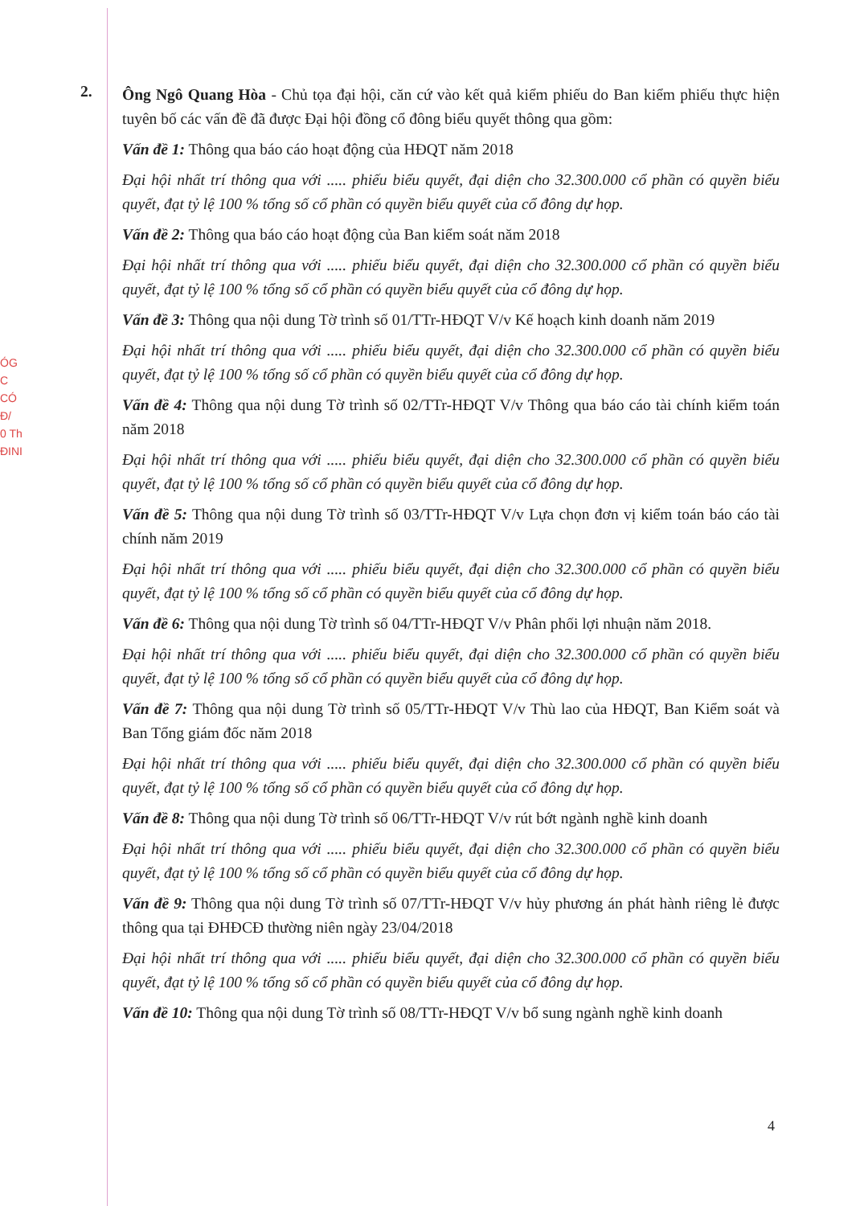ÓG
C
CÓ
Đ/
0 Th
ĐINI
2.
Ông Ngô Quang Hòa - Chủ tọa đại hội, căn cứ vào kết quả kiểm phiếu do Ban kiểm phiếu thực hiện tuyên bố các vấn đề đã được Đại hội đồng cổ đông biểu quyết thông qua gồm:
Vấn đề 1: Thông qua báo cáo hoạt động của HĐQT năm 2018
Đại hội nhất trí thông qua với ..... phiếu biểu quyết, đại diện cho 32.300.000 cổ phần có quyền biểu quyết, đạt tỷ lệ 100 % tổng số cổ phần có quyền biểu quyết của cổ đông dự họp.
Vấn đề 2: Thông qua báo cáo hoạt động của Ban kiểm soát năm 2018
Đại hội nhất trí thông qua với ..... phiếu biểu quyết, đại diện cho 32.300.000 cổ phần có quyền biểu quyết, đạt tỷ lệ 100 % tổng số cổ phần có quyền biểu quyết của cổ đông dự họp.
Vấn đề 3: Thông qua nội dung Tờ trình số 01/TTr-HĐQT V/v Kế hoạch kinh doanh năm 2019
Đại hội nhất trí thông qua với ..... phiếu biểu quyết, đại diện cho 32.300.000 cổ phần có quyền biểu quyết, đạt tỷ lệ 100 % tổng số cổ phần có quyền biểu quyết của cổ đông dự họp.
Vấn đề 4: Thông qua nội dung Tờ trình số 02/TTr-HĐQT V/v Thông qua báo cáo tài chính kiểm toán năm 2018
Đại hội nhất trí thông qua với ..... phiếu biểu quyết, đại diện cho 32.300.000 cổ phần có quyền biểu quyết, đạt tỷ lệ 100 % tổng số cổ phần có quyền biểu quyết của cổ đông dự họp.
Vấn đề 5: Thông qua nội dung Tờ trình số 03/TTr-HĐQT V/v Lựa chọn đơn vị kiểm toán báo cáo tài chính năm 2019
Đại hội nhất trí thông qua với ..... phiếu biểu quyết, đại diện cho 32.300.000 cổ phần có quyền biểu quyết, đạt tỷ lệ 100 % tổng số cổ phần có quyền biểu quyết của cổ đông dự họp.
Vấn đề 6: Thông qua nội dung Tờ trình số 04/TTr-HĐQT V/v Phân phối lợi nhuận năm 2018.
Đại hội nhất trí thông qua với ..... phiếu biểu quyết, đại diện cho 32.300.000 cổ phần có quyền biểu quyết, đạt tỷ lệ 100 % tổng số cổ phần có quyền biểu quyết của cổ đông dự họp.
Vấn đề 7: Thông qua nội dung Tờ trình số 05/TTr-HĐQT V/v Thù lao của HĐQT, Ban Kiểm soát và Ban Tổng giám đốc năm 2018
Đại hội nhất trí thông qua với ..... phiếu biểu quyết, đại diện cho 32.300.000 cổ phần có quyền biểu quyết, đạt tỷ lệ 100 % tổng số cổ phần có quyền biểu quyết của cổ đông dự họp.
Vấn đề 8: Thông qua nội dung Tờ trình số 06/TTr-HĐQT V/v rút bớt ngành nghề kinh doanh
Đại hội nhất trí thông qua với ..... phiếu biểu quyết, đại diện cho 32.300.000 cổ phần có quyền biểu quyết, đạt tỷ lệ 100 % tổng số cổ phần có quyền biểu quyết của cổ đông dự họp.
Vấn đề 9: Thông qua nội dung Tờ trình số 07/TTr-HĐQT V/v hủy phương án phát hành riêng lẻ được thông qua tại ĐHĐCĐ thường niên ngày 23/04/2018
Đại hội nhất trí thông qua với ..... phiếu biểu quyết, đại diện cho 32.300.000 cổ phần có quyền biểu quyết, đạt tỷ lệ 100 % tổng số cổ phần có quyền biểu quyết của cổ đông dự họp.
Vấn đề 10: Thông qua nội dung Tờ trình số 08/TTr-HĐQT V/v bổ sung ngành nghề kinh doanh
4